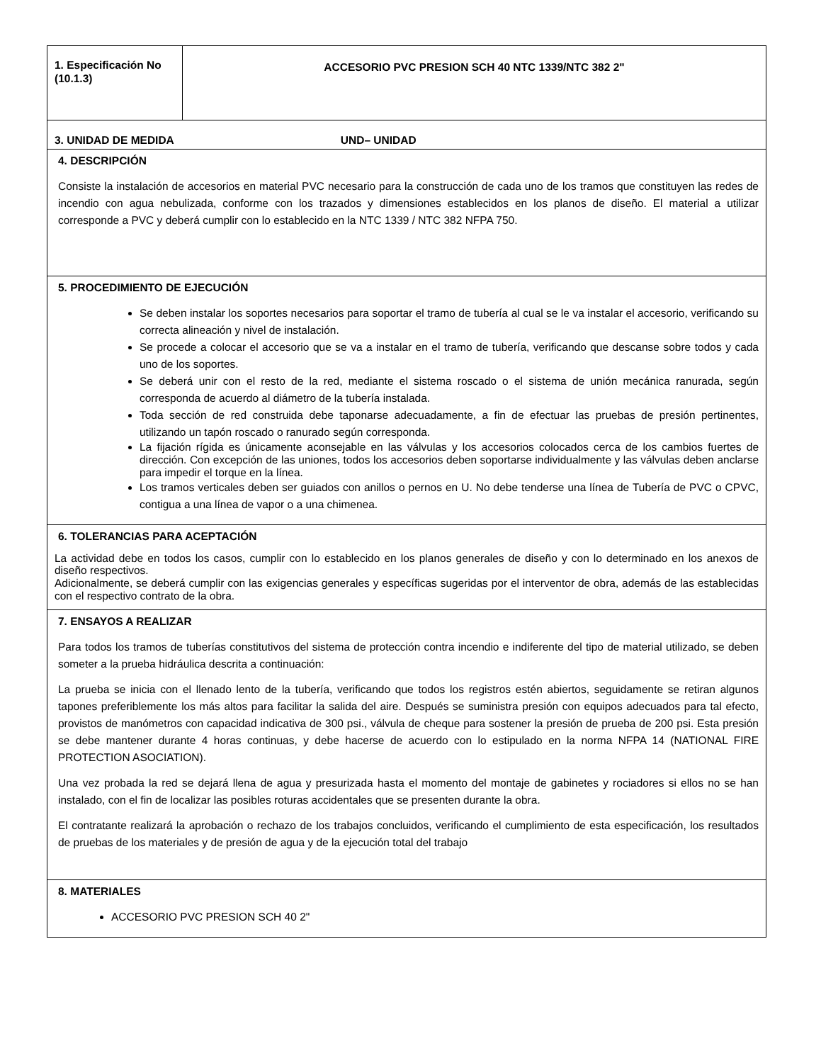| 1. Especificación No (10.1.3) | ACCESORIO PVC PRESION SCH 40 NTC 1339/NTC 382 2" |
| 3. UNIDAD DE MEDIDA UND– UNIDAD | |
| 4. DESCRIPCIÓN Consiste la instalación de accesorios en material PVC necesario para la construcción de cada uno de los tramos que constituyen las redes de incendio con agua nebulizada, conforme con los trazados y dimensiones establecidos en los planos de diseño. El material a utilizar corresponde a PVC y deberá cumplir con lo establecido en la NTC 1339 / NTC 382 NFPA 750. | |
| 5. PROCEDIMIENTO DE EJECUCIÓN Se deben instalar los soportes necesarios para soportar el tramo de tubería al cual se le va instalar el accesorio, verificando su correcta alineación y nivel de instalación. Se procede a colocar el accesorio que se va a instalar en el tramo de tubería, verificando que descanse sobre todos y cada uno de los soportes. Se deberá unir con el resto de la red, mediante el sistema roscado o el sistema de unión mecánica ranurada, según corresponda de acuerdo al diámetro de la tubería instalada. Toda sección de red construida debe taponarse adecuadamente, a fin de efectuar las pruebas de presión pertinentes, utilizando un tapón roscado o ranurado según corresponda. La fijación rígida es únicamente aconsejable en las válvulas y los accesorios colocados cerca de los cambios fuertes de dirección. Con excepción de las uniones, todos los accesorios deben soportarse individualmente y las válvulas deben anclarse para impedir el torque en la línea. Los tramos verticales deben ser guiados con anillos o pernos en U. No debe tenderse una línea de Tubería de PVC o CPVC, contigua a una línea de vapor o a una chimenea. | |
| 6. TOLERANCIAS PARA ACEPTACIÓN La actividad debe en todos los casos, cumplir con lo establecido en los planos generales de diseño y con lo determinado en los anexos de diseño respectivos. Adicionalmente, se deberá cumplir con las exigencias generales y específicas sugeridas por el interventor de obra, además de las establecidas con el respectivo contrato de la obra. | |
| 7. ENSAYOS A REALIZAR Para todos los tramos de tuberías constitutivos del sistema de protección contra incendio e indiferente del tipo de material utilizado, se deben someter a la prueba hidráulica descrita a continuación: La prueba se inicia con el llenado lento de la tubería, verificando que todos los registros estén abiertos, seguidamente se retiran algunos tapones preferiblemente los más altos para facilitar la salida del aire. Después se suministra presión con equipos adecuados para tal efecto, provistos de manómetros con capacidad indicativa de 300 psi., válvula de cheque para sostener la presión de prueba de 200 psi. Esta presión se debe mantener durante 4 horas continuas, y debe hacerse de acuerdo con lo estipulado en la norma NFPA 14 (NATIONAL FIRE PROTECTION ASOCIATION). Una vez probada la red se dejará llena de agua y presurizada hasta el momento del montaje de gabinetes y rociadores si ellos no se han instalado, con el fin de localizar las posibles roturas accidentales que se presenten durante la obra. El contratante realizará la aprobación o rechazo de los trabajos concluidos, verificando el cumplimiento de esta especificación, los resultados de pruebas de los materiales y de presión de agua y de la ejecución total del trabajo | |
| 8. MATERIALES ACCESORIO PVC PRESION SCH 40 2" | |